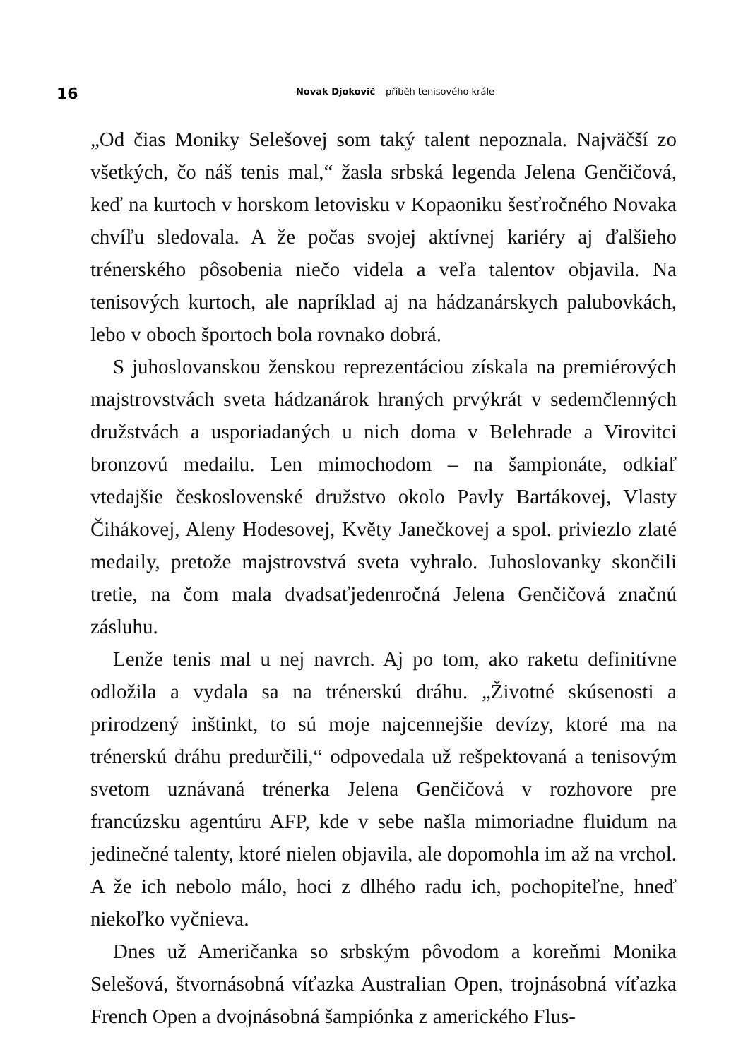16
Novak Djokovič – příběh tenisového krále
„Od čias Moniky Selešovej som taký talent nepoznala. Najväčší zo všetkých, čo náš tenis mal,“ žasla srbská legenda Jelena Genčičová, keď na kurtoch v horskom letovisku v Kopaoniku šesťročného Novaka chvíľu sledovala. A že počas svojej aktívnej kariéry aj ďalšieho trénerského pôsobenia niečo videla a veľa talentov objavila. Na tenisových kurtoch, ale napríklad aj na hádzanárskych palubovkách, lebo v oboch športoch bola rovnako dobrá.
S juhoslovanskou ženskou reprezentáciou získala na premiérových majstrovstvách sveta hádzanárok hraných prvýkrát v sedemčlenných družstvách a usporiadaných u nich doma v Belehrade a Virovitci bronzovú medailu. Len mimochodom – na šampionáte, odkiaľ vtedajšie československé družstvo okolo Pavly Bartákovej, Vlasty Čihákovej, Aleny Hodesovej, Květy Janečkovej a spol. priviezlo zlaté medaily, pretože majstrovstvá sveta vyhralo. Juhoslovanky skončili tretie, na čom mala dvadsaťjedenročná Jelena Genčičová značnú zásluhu.
Lenže tenis mal u nej navrch. Aj po tom, ako raketu definitívne odložila a vydala sa na trénerskú dráhu. „Životné skúsenosti a prirodzený inštinkt, to sú moje najcennejšie devízy, ktoré ma na trénerskú dráhu predurčili,“ odpovedala už rešpektovaná a tenisovým svetom uznávaná trénerka Jelena Genčičová v rozhovore pre francúzsku agentúru AFP, kde v sebe našla mimoriadne fluidum na jedinečné talenty, ktoré nielen objavila, ale dopomohla im až na vrchol. A že ich nebolo málo, hoci z dlhého radu ich, pochopiteľne, hneď niekoľko vyčnieva.
Dnes už Američanka so srbským pôvodom a koreňmi Monika Selešová, štvornásobná víťazka Australian Open, trojnásobná víťazka French Open a dvojnásobná šampiónka z amerického Flus-